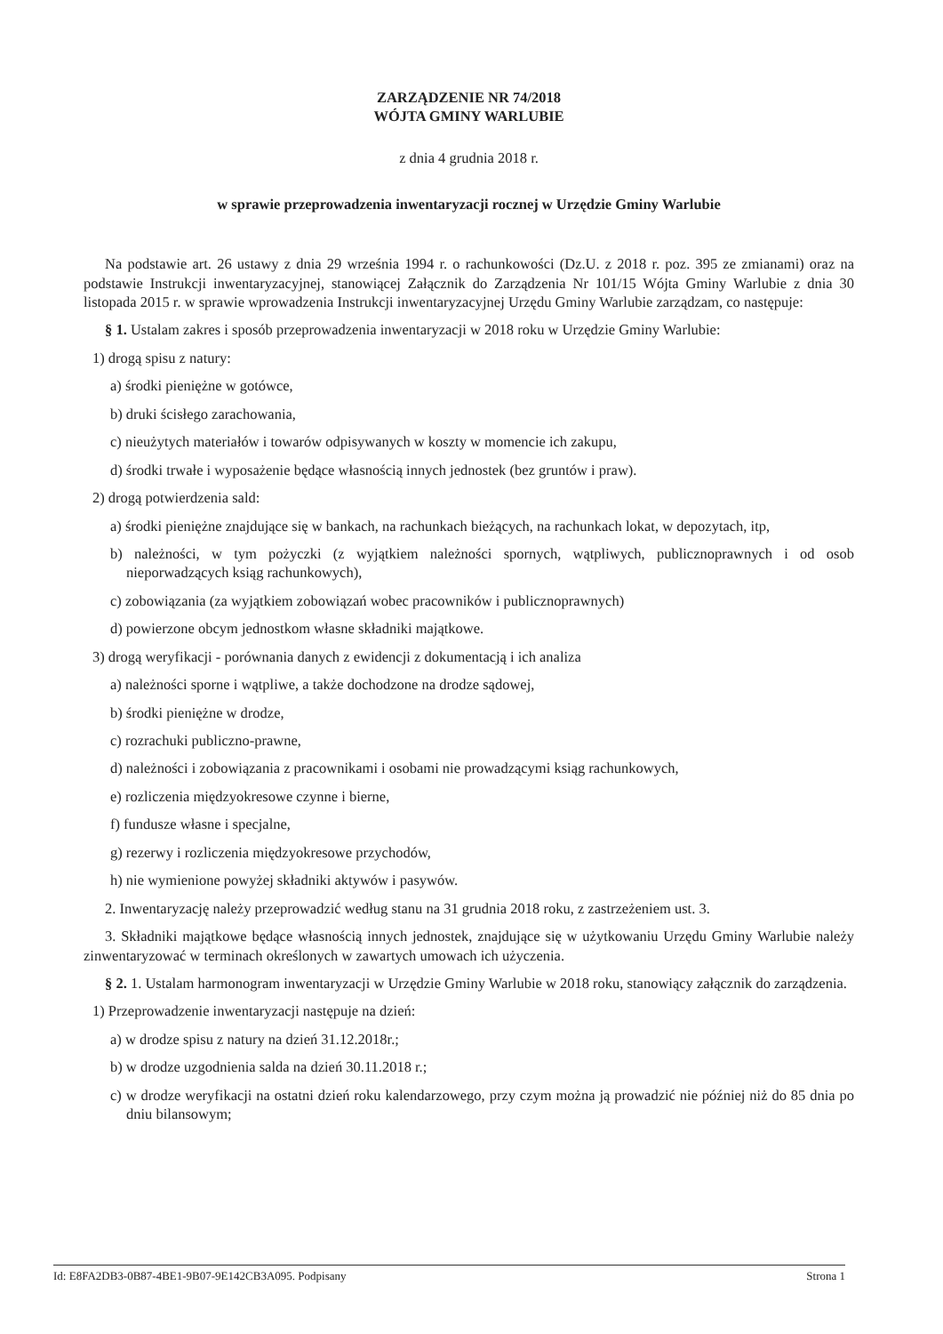ZARZĄDZENIE NR 74/2018
WÓJTA GMINY WARLUBIE
z dnia 4 grudnia 2018 r.
w sprawie przeprowadzenia inwentaryzacji rocznej w Urzędzie Gminy Warlubie
Na podstawie art. 26 ustawy z dnia 29 września 1994 r. o rachunkowości (Dz.U. z 2018 r. poz. 395 ze zmianami) oraz na podstawie Instrukcji inwentaryzacyjnej, stanowiącej Załącznik do Zarządzenia Nr 101/15 Wójta Gminy Warlubie z dnia 30 listopada 2015 r. w sprawie wprowadzenia Instrukcji inwentaryzacyjnej Urzędu Gminy Warlubie zarządzam, co następuje:
§ 1. Ustalam zakres i sposób przeprowadzenia inwentaryzacji w 2018 roku w Urzędzie Gminy Warlubie:
1) drogą spisu z natury:
a) środki pieniężne w gotówce,
b) druki ścisłego zarachowania,
c) nieużytych materiałów i towarów odpisywanych w koszty w momencie ich zakupu,
d) środki trwałe i wyposażenie będące własnością innych jednostek (bez gruntów i praw).
2) drogą potwierdzenia sald:
a) środki pieniężne znajdujące się w bankach, na rachunkach bieżących, na rachunkach lokat, w depozytach, itp,
b) należności, w tym pożyczki (z wyjątkiem należności spornych, wątpliwych, publicznoprawnych i od osob nieporwadzących ksiąg rachunkowych),
c) zobowiązania (za wyjątkiem zobowiązań wobec pracowników i publicznoprawnych)
d) powierzone obcym jednostkom własne składniki majątkowe.
3) drogą weryfikacji - porównania danych z ewidencji z dokumentacją i ich analiza
a) należności sporne i wątpliwe, a także dochodzone na drodze sądowej,
b) środki pieniężne w drodze,
c) rozrachuki publiczno-prawne,
d) należności i zobowiązania z pracownikami i osobami nie prowadzącymi ksiąg rachunkowych,
e) rozliczenia międzyokresowe czynne i bierne,
f) fundusze własne i specjalne,
g) rezerwy i rozliczenia międzyokresowe przychodów,
h) nie wymienione powyżej składniki aktywów i pasywów.
2. Inwentaryzację należy przeprowadzić według stanu na 31 grudnia 2018 roku, z zastrzeżeniem ust. 3.
3. Składniki majątkowe będące własnością innych jednostek, znajdujące się w użytkowaniu Urzędu Gminy Warlubie należy zinwentaryzować w terminach określonych w zawartych umowach ich użyczenia.
§ 2. 1. Ustalam harmonogram inwentaryzacji w Urzędzie Gminy Warlubie w 2018 roku, stanowiący załącznik do zarządzenia.
1) Przeprowadzenie inwentaryzacji następuje na dzień:
a) w drodze spisu z natury na dzień 31.12.2018r.;
b) w drodze uzgodnienia salda na dzień 30.11.2018 r.;
c) w drodze weryfikacji na ostatni dzień roku kalendarzowego, przy czym można ją prowadzić nie później niż do 85 dnia po dniu bilansowym;
Id: E8FA2DB3-0B87-4BE1-9B07-9E142CB3A095. Podpisany Strona 1